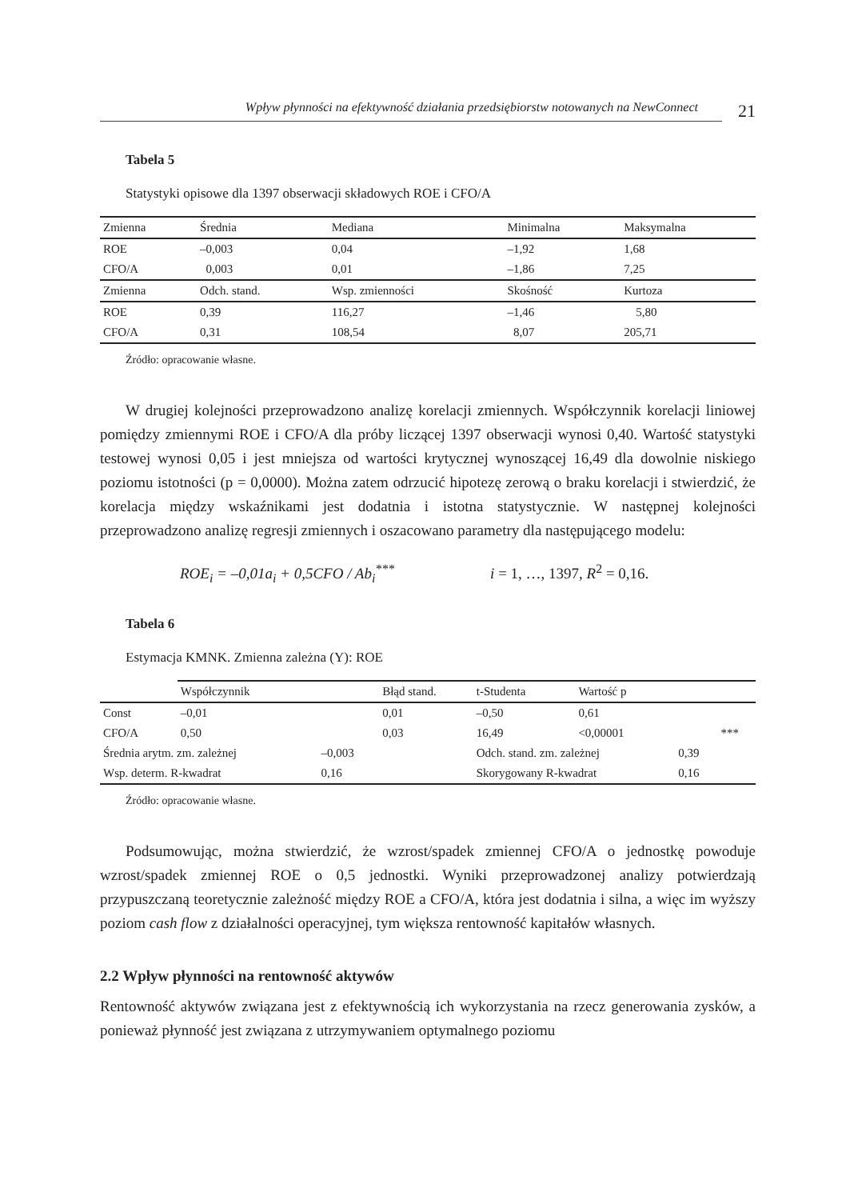Wpływ płynności na efektywność działania przedsiębiorstw notowanych na NewConnect
21
Tabela 5
Statystyki opisowe dla 1397 obserwacji składowych ROE i CFO/A
| Zmienna | Średnia | Mediana | Minimalna | Maksymalna |
| --- | --- | --- | --- | --- |
| ROE | –0,003 | 0,04 | –1,92 | 1,68 |
| CFO/A | 0,003 | 0,01 | –1,86 | 7,25 |
| Zmienna | Odch. stand. | Wsp. zmienności | Skośność | Kurtoza |
| ROE | 0,39 | 116,27 | –1,46 | 5,80 |
| CFO/A | 0,31 | 108,54 | 8,07 | 205,71 |
Źródło: opracowanie własne.
W drugiej kolejności przeprowadzono analizę korelacji zmiennych. Współczynnik korelacji liniowej pomiędzy zmiennymi ROE i CFO/A dla próby liczącej 1397 obserwacji wynosi 0,40. Wartość statystyki testowej wynosi 0,05 i jest mniejsza od wartości krytycznej wynoszącej 16,49 dla dowolnie niskiego poziomu istotności (p = 0,0000). Można zatem odrzucić hipotezę zerową o braku korelacji i stwierdzić, że korelacja między wskaźnikami jest dodatnia i istotna statystycznie. W następnej kolejności przeprowadzono analizę regresji zmiennych i oszacowano parametry dla następującego modelu:
ROE<sub>i</sub> = –0,01a<sub>i</sub> + 0,5CFO / Ab<sub>i</sub><sup>***</sup> i = 1, …, 1397, R<sup>2</sup> = 0,16.
Tabela 6
Estymacja KMNK. Zmienna zależna (Y): ROE
| | Współczynnik | | Błąd stand. | t-Studenta | Wartość p | | |
| --- | --- | --- | --- | --- | --- | --- | --- |
| Const | –0,01 | | 0,01 | –0,50 | 0,61 | | |
| CFO/A | 0,50 | | 0,03 | 16,49 | <0,00001 | | *** |
| Średnia arytm. zm. zależnej | | –0,003 | | Odch. stand. zm. zależnej | | 0,39 | |
| Wsp. determ. R-kwadrat | | 0,16 | | Skorygowany R-kwadrat | | 0,16 | |
Źródło: opracowanie własne.
Podsumowując, można stwierdzić, że wzrost/spadek zmiennej CFO/A o jednostkę powoduje wzrost/spadek zmiennej ROE o 0,5 jednostki. Wyniki przeprowadzonej analizy potwierdzają przypuszczaną teoretycznie zależność między ROE a CFO/A, która jest dodatnia i silna, a więc im wyższy poziom cash flow z działalności operacyjnej, tym większa rentowność kapitałów własnych.
2.2 Wpływ płynności na rentowność aktywów
Rentowność aktywów związana jest z efektywnością ich wykorzystania na rzecz generowania zysków, a ponieważ płynność jest związana z utrzymywaniem optymalnego poziomu